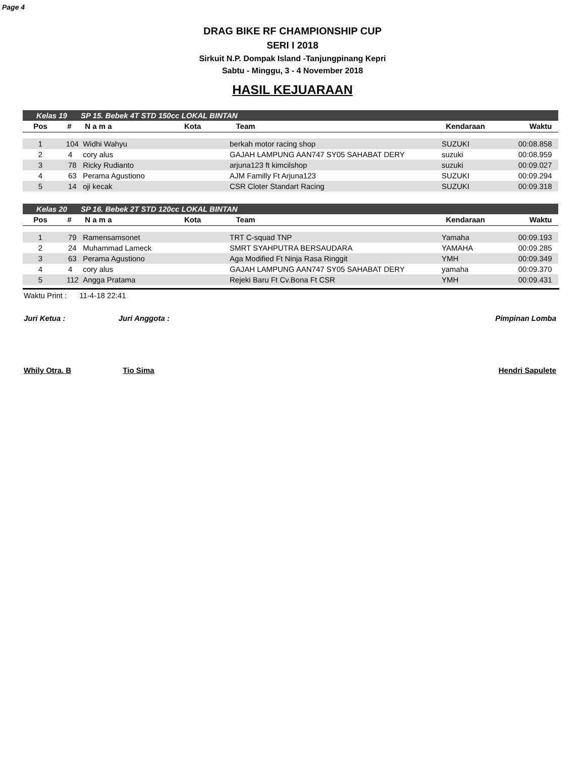Page 4
DRAG BIKE RF CHAMPIONSHIP CUP
SERI I 2018
Sirkuit N.P. Dompak Island -Tanjungpinang Kepri
Sabtu - Minggu, 3 - 4 November 2018
HASIL KEJUARAAN
| Kelas 19 | | SP 15. Bebek 4T STD 150cc LOKAL BINTAN | | | | |
| Pos | # | N a m a | Kota | Team | Kendaraan | Waktu |
| 1 | 104 | Widhi Wahyu | | berkah motor racing shop | SUZUKI | 00:08.858 |
| 2 | 4 | cory alus | | GAJAH LAMPUNG AAN747 SY05 SAHABAT DERY | suzuki | 00:08.959 |
| 3 | 78 | Ricky Rudianto | | arjuna123 ft kimcilshop | suzuki | 00:09.027 |
| 4 | 63 | Perama Agustiono | | AJM Familly Ft Arjuna123 | SUZUKI | 00:09.294 |
| 5 | 14 | oji kecak | | CSR Cloter Standart Racing | SUZUKI | 00:09.318 |
| Kelas 20 | | SP 16. Bebek 2T STD 120cc LOKAL BINTAN | | | | |
| Pos | # | N a m a | Kota | Team | Kendaraan | Waktu |
| 1 | 79 | Ramensamsonet | | TRT C-squad TNP | Yamaha | 00:09.193 |
| 2 | 24 | Muhammad Lameck | | SMRT SYAHPUTRA BERSAUDARA | YAMAHA | 00:09.285 |
| 3 | 63 | Perama Agustiono | | Aga Modified Ft Ninja Rasa Ringgit | YMH | 00:09.349 |
| 4 | 4 | cory alus | | GAJAH LAMPUNG AAN747 SY05 SAHABAT DERY | yamaha | 00:09.370 |
| 5 | 112 | Angga Pratama | | Rejeki Baru Ft Cv.Bona Ft CSR | YMH | 00:09.431 |
Waktu Print : 11-4-18 22:41
Juri Ketua : Juri Anggota : Pimpinan Lomba
Whily Otra. B Tio Sima Hendri Sapulete